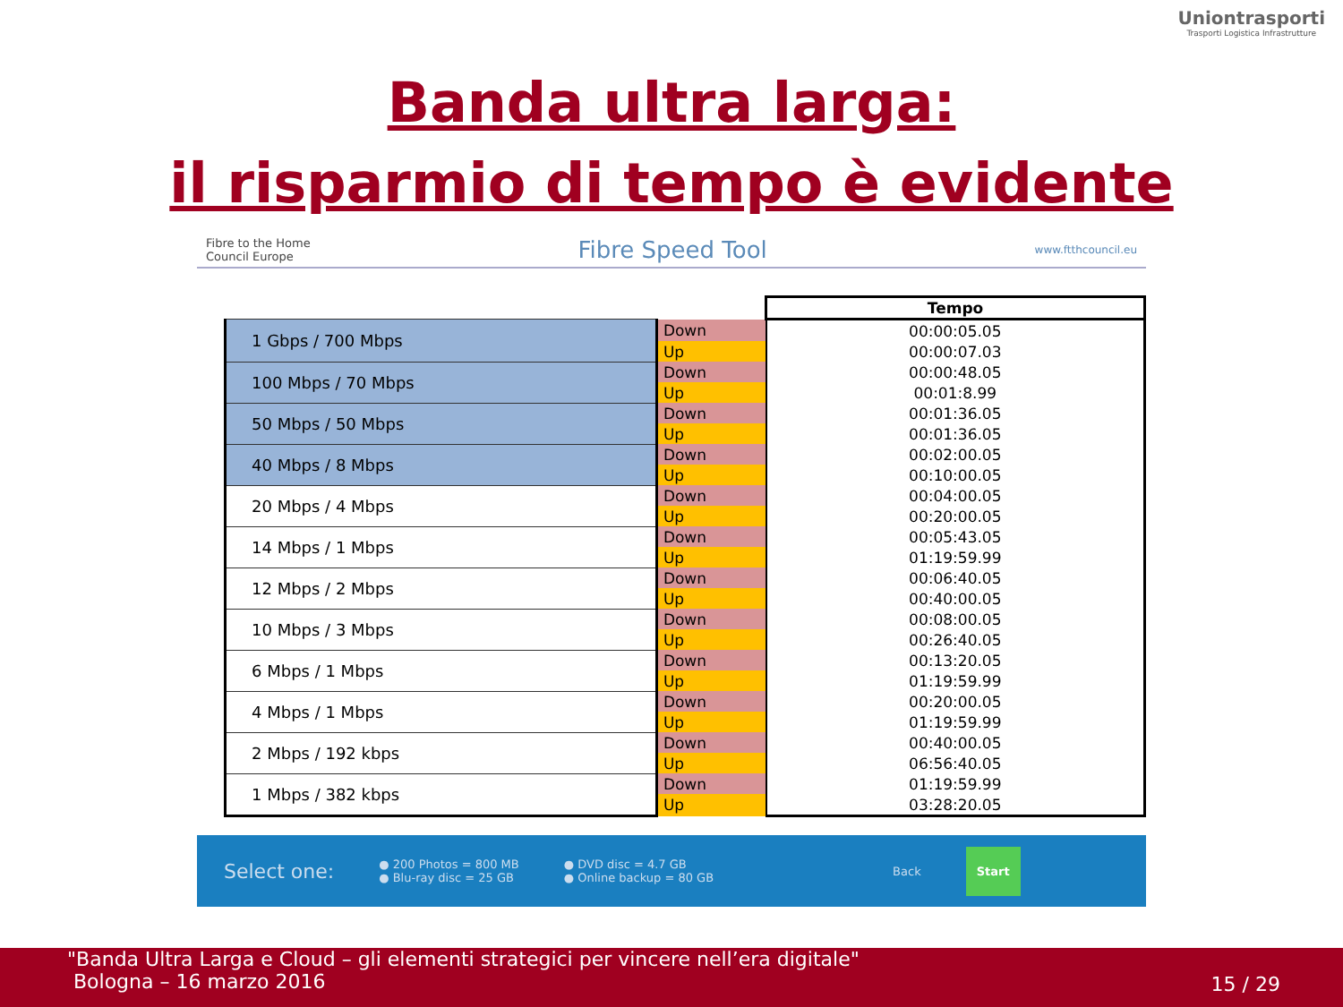Uniontrasporti
Trasporti Logistica Infrastrutture
Banda ultra larga:
il risparmio di tempo è evidente
Fibre to the Home
Council Europe Fibre Speed Tool www.ftthcouncil.eu
| | | Tempo |
| 1 Gbps / 700 Mbps | Down | 00:00:05.05 |
| | Up | 00:00:07.03 |
| 100 Mbps / 70 Mbps | Down | 00:00:48.05 |
| | Up | 00:01:8.99 |
| 50 Mbps / 50 Mbps | Down | 00:01:36.05 |
| | Up | 00:01:36.05 |
| 40 Mbps / 8 Mbps | Down | 00:02:00.05 |
| | Up | 00:10:00.05 |
| 20 Mbps / 4 Mbps | Down | 00:04:00.05 |
| | Up | 00:20:00.05 |
| 14 Mbps / 1 Mbps | Down | 00:05:43.05 |
| | Up | 01:19:59.99 |
| 12 Mbps / 2 Mbps | Down | 00:06:40.05 |
| | Up | 00:40:00.05 |
| 10 Mbps / 3 Mbps | Down | 00:08:00.05 |
| | Up | 00:26:40.05 |
| 6 Mbps / 1 Mbps | Down | 00:13:20.05 |
| | Up | 01:19:59.99 |
| 4 Mbps / 1 Mbps | Down | 00:20:00.05 |
| | Up | 01:19:59.99 |
| 2 Mbps / 192 kbps | Down | 00:40:00.05 |
| | Up | 06:56:40.05 |
| 1 Mbps / 382 kbps | Down | 01:19:59.99 |
| | Up | 03:28:20.05 |
Select one: ● 200 Photos = 800 MB
● Blu-ray disc = 25 GB ● DVD disc = 4.7 GB
● Online backup = 80 GB Back Start
"Banda Ultra Larga e Cloud – gli elementi strategici per vincere nell’era digitale"
Bologna – 16 marzo 2016
15 / 29